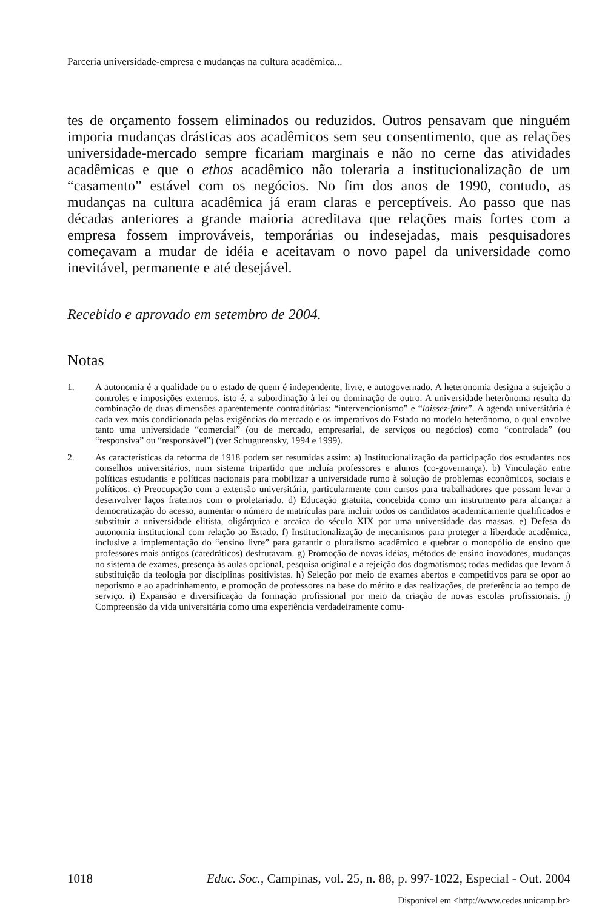Parceria universidade-empresa e mudanças na cultura acadêmica...
tes de orçamento fossem eliminados ou reduzidos. Outros pensavam que ninguém imporia mudanças drásticas aos acadêmicos sem seu consentimento, que as relações universidade-mercado sempre ficariam marginais e não no cerne das atividades acadêmicas e que o ethos acadêmico não toleraria a institucionalização de um “casamento” estável com os negócios. No fim dos anos de 1990, contudo, as mudanças na cultura acadêmica já eram claras e perceptíveis. Ao passo que nas décadas anteriores a grande maioria acreditava que relações mais fortes com a empresa fossem improváveis, temporárias ou indesejadas, mais pesquisadores começavam a mudar de idéia e aceitavam o novo papel da universidade como inevitável, permanente e até desejável.
Recebido e aprovado em setembro de 2004.
Notas
1. A autonomia é a qualidade ou o estado de quem é independente, livre, e autogovernado. A heteronomia designa a sujeição a controles e imposições externos, isto é, a subordinação à lei ou dominação de outro. A universidade heterônoma resulta da combinação de duas dimensões aparentemente contraditórias: “intervencionismo” e “laissez-faire”. A agenda universitária é cada vez mais condicionada pelas exigências do mercado e os imperativos do Estado no modelo heterônomo, o qual envolve tanto uma universidade “comercial” (ou de mercado, empresarial, de serviços ou negócios) como “controlada” (ou “responsiva” ou “responsável”) (ver Schugurensky, 1994 e 1999).
2. As características da reforma de 1918 podem ser resumidas assim: a) Institucionalização da participação dos estudantes nos conselhos universitários, num sistema tripartido que incluía professores e alunos (co-governança). b) Vinculação entre políticas estudantis e políticas nacionais para mobilizar a universidade rumo à solução de problemas econômicos, sociais e políticos. c) Preocupação com a extensão universitária, particularmente com cursos para trabalhadores que possam levar a desenvolver laços fraternos com o proletariado. d) Educação gratuita, concebida como um instrumento para alcançar a democratização do acesso, aumentar o número de matrículas para incluir todos os candidatos academicamente qualificados e substituir a universidade elitista, oligárquica e arcaica do século XIX por uma universidade das massas. e) Defesa da autonomia institucional com relação ao Estado. f) Institucionalização de mecanismos para proteger a liberdade acadêmica, inclusive a implementação do “ensino livre” para garantir o pluralismo acadêmico e quebrar o monopólio de ensino que professores mais antigos (catedráticos) desfrutavam. g) Promoção de novas idéias, métodos de ensino inovadores, mudanças no sistema de exames, presença às aulas opcional, pesquisa original e a rejeição dos dogmatismos; todas medidas que levam à substituição da teologia por disciplinas positivistas. h) Seleção por meio de exames abertos e competitivos para se opor ao nepotismo e ao apadrinhamento, e promoção de professores na base do mérito e das realizações, de preferência ao tempo de serviço. i) Expansão e diversificação da formação profissional por meio da criação de novas escolas profissionais. j) Compreensão da vida universitária como uma experiência verdadeiramente comu-
1018 Educ. Soc., Campinas, vol. 25, n. 88, p. 997-1022, Especial - Out. 2004
Disponível em <http://www.cedes.unicamp.br>